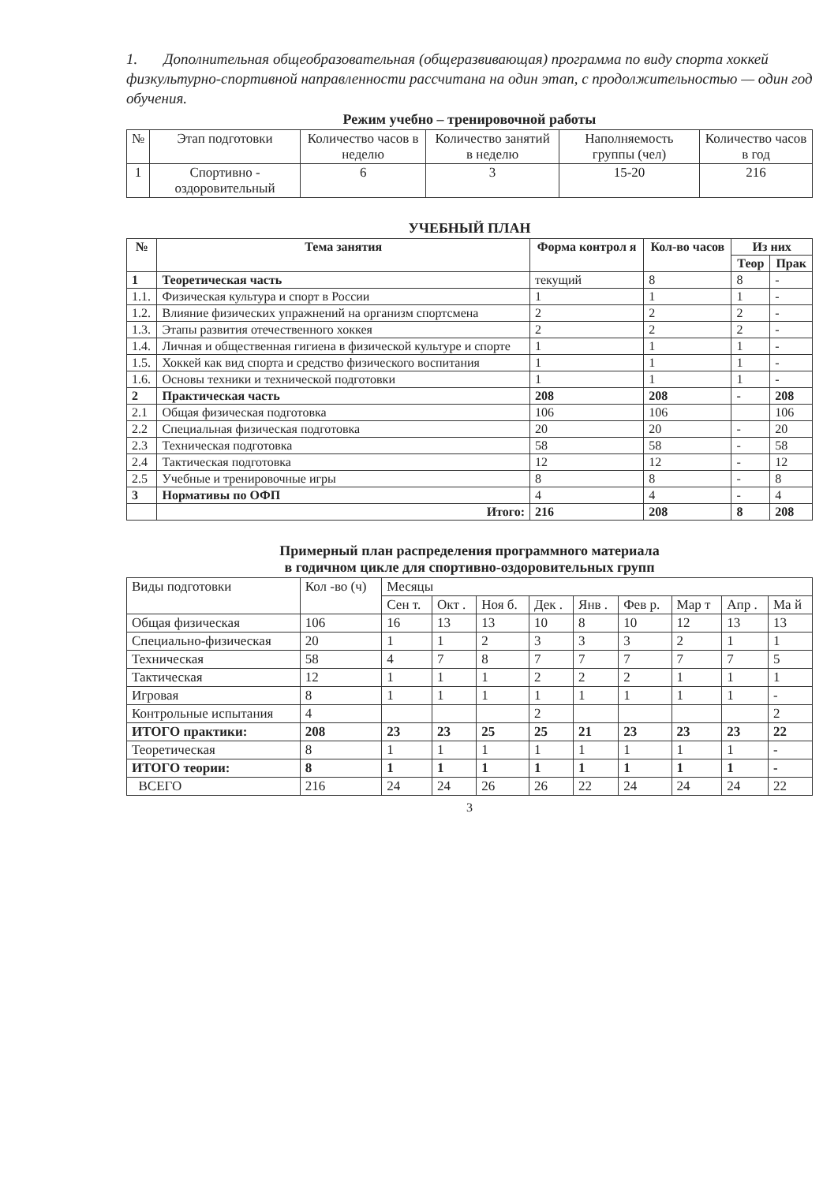1. Дополнительная общеобразовательная (общеразвивающая) программа по виду спорта хоккей физкультурно-спортивной направленности рассчитана на один этап, с продолжительностью — один год обучения.
Режим учебно – тренировочной работы
| № | Этап подготовки | Количество часов в неделю | Количество занятий в неделю | Наполняемость группы (чел) | Количество часов в год |
| --- | --- | --- | --- | --- | --- |
| 1 | Спортивно - оздоровительный | 6 | 3 | 15-20 | 216 |
УЧЕБНЫЙ ПЛАН
| № | Тема занятия | Форма контрол я | Кол-во часов | Из них | |
| --- | --- | --- | --- | --- | --- |
| | | | | Теор | Прак |
| 1 | Теоретическая часть | текущий | 8 | 8 | - |
| 1.1. | Физическая культура и спорт в России | 1 | 1 | 1 | - |
| 1.2. | Влияние физических упражнений на организм спортсмена | 2 | 2 | 2 | - |
| 1.3. | Этапы развития отечественного хоккея | 2 | 2 | 2 | - |
| 1.4. | Личная и общественная гигиена в физической культуре и спорте | 1 | 1 | 1 | - |
| 1.5. | Хоккей как вид спорта и средство физического воспитания | 1 | 1 | 1 | - |
| 1.6. | Основы техники и технической подготовки | 1 | 1 | 1 | - |
| 2 | Практическая часть | 208 | 208 | - | 208 |
| 2.1 | Общая физическая подготовка | 106 | 106 | | 106 |
| 2.2 | Специальная физическая подготовка | 20 | 20 | - | 20 |
| 2.3 | Техническая подготовка | 58 | 58 | - | 58 |
| 2.4 | Тактическая подготовка | 12 | 12 | - | 12 |
| 2.5 | Учебные и тренировочные игры | 8 | 8 | - | 8 |
| 3 | Нормативы по ОФП | 4 | 4 | - | 4 |
| | Итого: | 216 | 208 | 8 | 208 |
Примерный план распределения программного материала
в годичном цикле для спортивно-оздоровительных групп
| Виды подготовки | Кол -во (ч) | Месяцы | | | | | | | | |
| | | Сен т. | Окт . | Ноя б. | Дек . | Янв . | Фев р. | Мар т | Апр . | Ма й |
| Общая физическая | 106 | 16 | 13 | 13 | 10 | 8 | 10 | 12 | 13 | 13 |
| Специально-физическая | 20 | 1 | 1 | 2 | 3 | 3 | 3 | 2 | 1 | 1 |
| Техническая | 58 | 4 | 7 | 8 | 7 | 7 | 7 | 7 | 7 | 5 |
| Тактическая | 12 | 1 | 1 | 1 | 2 | 2 | 2 | 1 | 1 | 1 |
| Игровая | 8 | 1 | 1 | 1 | 1 | 1 | 1 | 1 | 1 | - |
| Контрольные испытания | 4 | | | | 2 | | | | | 2 |
| ИТОГО практики: | 208 | 23 | 23 | 25 | 25 | 21 | 23 | 23 | 23 | 22 |
| Теоретическая | 8 | 1 | 1 | 1 | 1 | 1 | 1 | 1 | 1 | - |
| ИТОГО теории: | 8 | 1 | 1 | 1 | 1 | 1 | 1 | 1 | 1 | - |
| ВСЕГО | 216 | 24 | 24 | 26 | 26 | 22 | 24 | 24 | 24 | 22 |
3